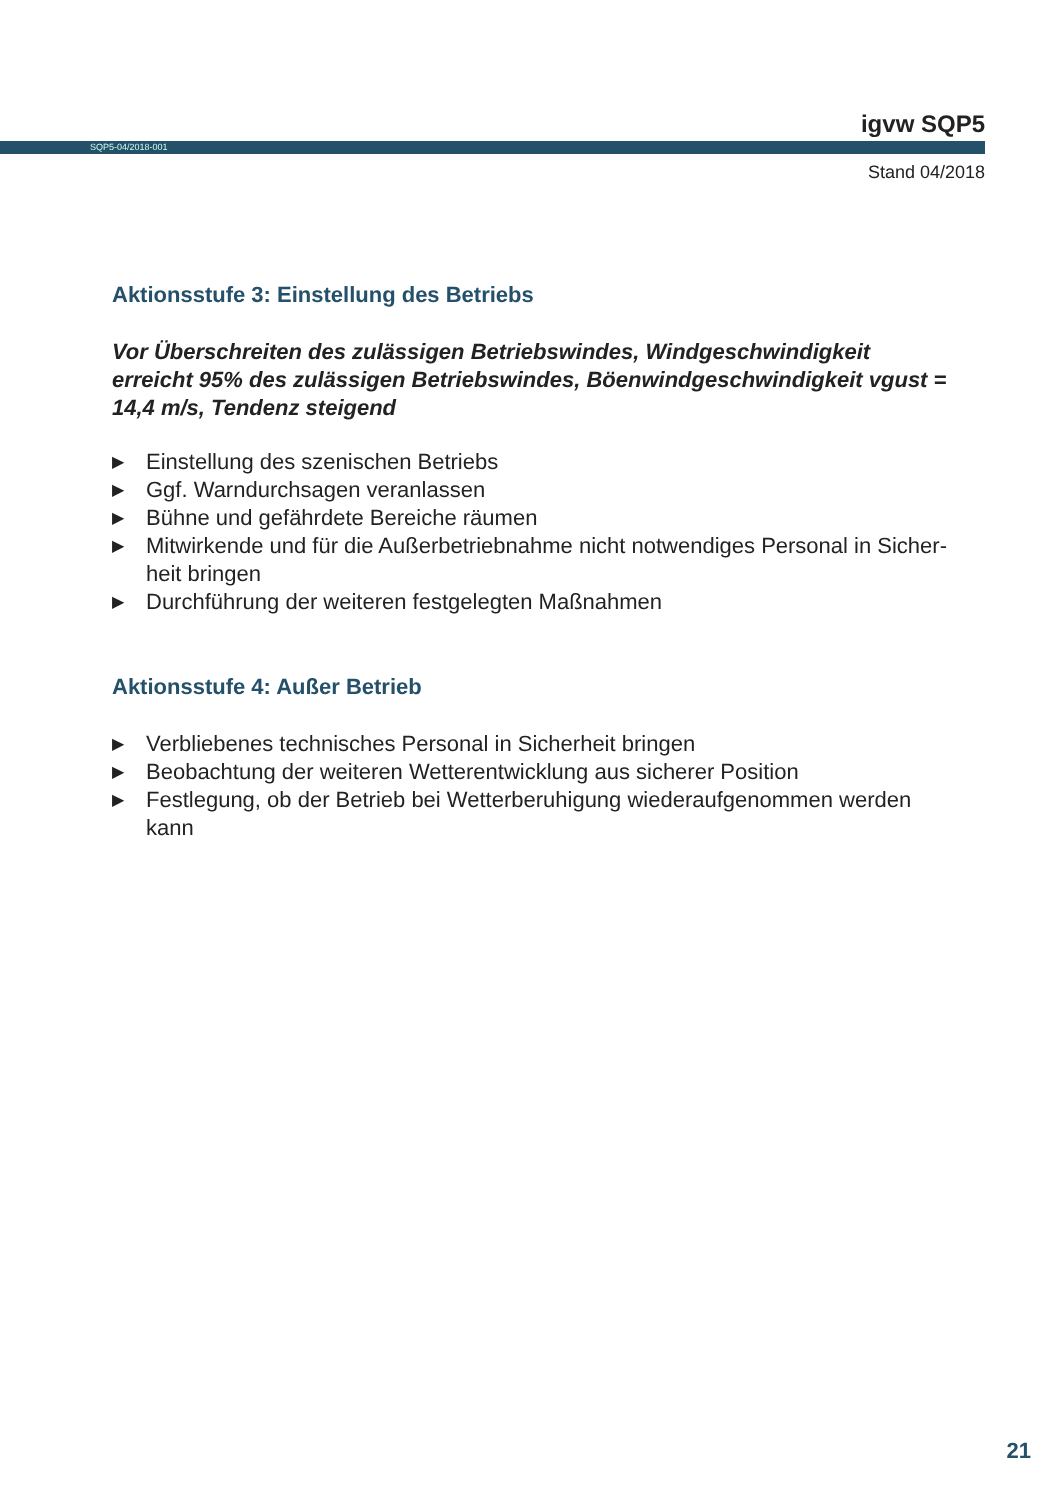igvw SQP5
SQP5-04/2018-001
Stand 04/2018
Aktionsstufe 3: Einstellung des Betriebs
Vor Überschreiten des zulässigen Betriebswindes, Windgeschwindigkeit erreicht 95% des zulässigen Betriebswindes, Böenwindgeschwindigkeit vgust = 14,4 m/s, Tendenz steigend
▶ Einstellung des szenischen Betriebs
▶ Ggf. Warndurchsagen veranlassen
▶ Bühne und gefährdete Bereiche räumen
▶ Mitwirkende und für die Außerbetriebnahme nicht notwendiges Personal in Sicher-heit bringen
▶ Durchführung der weiteren festgelegten Maßnahmen
Aktionsstufe 4: Außer Betrieb
▶ Verbliebenes technisches Personal in Sicherheit bringen
▶ Beobachtung der weiteren Wetterentwicklung aus sicherer Position
▶ Festlegung, ob der Betrieb bei Wetterberuhigung wiederaufgenommen werden kann
21